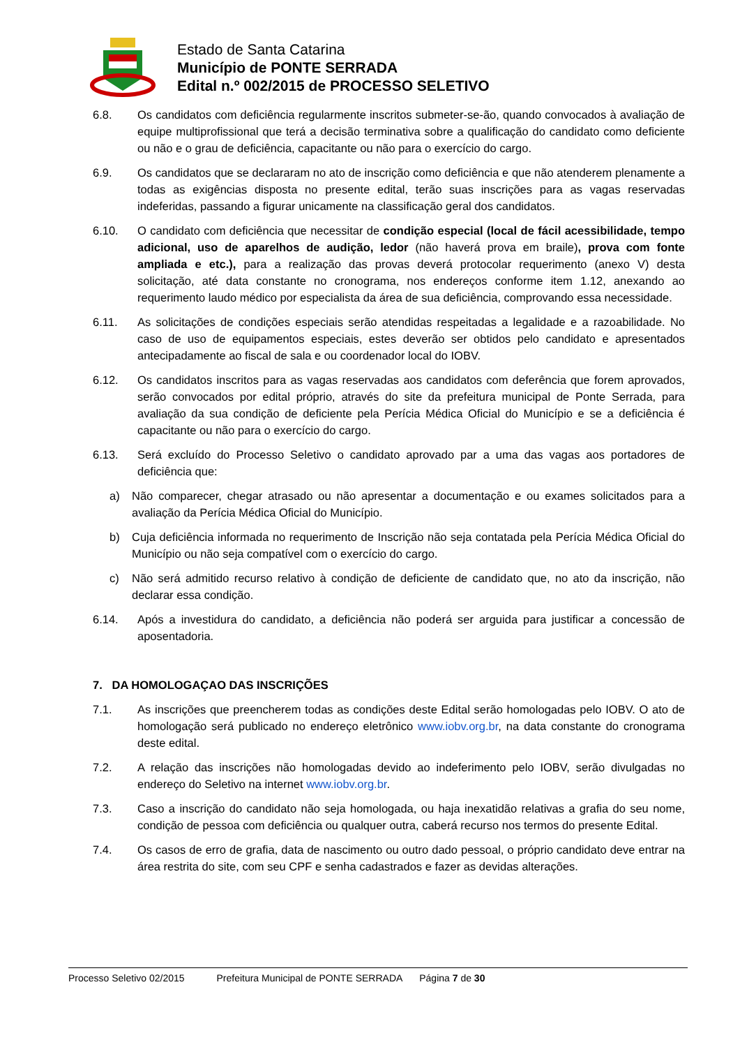Estado de Santa Catarina
Município de PONTE SERRADA
Edital n.º 002/2015 de PROCESSO SELETIVO
6.8. Os candidatos com deficiência regularmente inscritos submeter-se-ão, quando convocados à avaliação de equipe multiprofissional que terá a decisão terminativa sobre a qualificação do candidato como deficiente ou não e o grau de deficiência, capacitante ou não para o exercício do cargo.
6.9. Os candidatos que se declararam no ato de inscrição como deficiência e que não atenderem plenamente a todas as exigências disposta no presente edital, terão suas inscrições para as vagas reservadas indeferidas, passando a figurar unicamente na classificação geral dos candidatos.
6.10. O candidato com deficiência que necessitar de condição especial (local de fácil acessibilidade, tempo adicional, uso de aparelhos de audição, ledor (não haverá prova em braile), prova com fonte ampliada e etc.), para a realização das provas deverá protocolar requerimento (anexo V) desta solicitação, até data constante no cronograma, nos endereços conforme item 1.12, anexando ao requerimento laudo médico por especialista da área de sua deficiência, comprovando essa necessidade.
6.11. As solicitações de condições especiais serão atendidas respeitadas a legalidade e a razoabilidade. No caso de uso de equipamentos especiais, estes deverão ser obtidos pelo candidato e apresentados antecipadamente ao fiscal de sala e ou coordenador local do IOBV.
6.12. Os candidatos inscritos para as vagas reservadas aos candidatos com deferência que forem aprovados, serão convocados por edital próprio, através do site da prefeitura municipal de Ponte Serrada, para avaliação da sua condição de deficiente pela Perícia Médica Oficial do Município e se a deficiência é capacitante ou não para o exercício do cargo.
6.13. Será excluído do Processo Seletivo o candidato aprovado par a uma das vagas aos portadores de deficiência que:
a) Não comparecer, chegar atrasado ou não apresentar a documentação e ou exames solicitados para a avaliação da Perícia Médica Oficial do Município.
b) Cuja deficiência informada no requerimento de Inscrição não seja contatada pela Perícia Médica Oficial do Município ou não seja compatível com o exercício do cargo.
c) Não será admitido recurso relativo à condição de deficiente de candidato que, no ato da inscrição, não declarar essa condição.
6.14. Após a investidura do candidato, a deficiência não poderá ser arguida para justificar a concessão de aposentadoria.
7. DA HOMOLOGAÇAO DAS INSCRIÇÕES
7.1. As inscrições que preencherem todas as condições deste Edital serão homologadas pelo IOBV. O ato de homologação será publicado no endereço eletrônico www.iobv.org.br, na data constante do cronograma deste edital.
7.2. A relação das inscrições não homologadas devido ao indeferimento pelo IOBV, serão divulgadas no endereço do Seletivo na internet www.iobv.org.br.
7.3. Caso a inscrição do candidato não seja homologada, ou haja inexatidão relativas a grafia do seu nome, condição de pessoa com deficiência ou qualquer outra, caberá recurso nos termos do presente Edital.
7.4. Os casos de erro de grafia, data de nascimento ou outro dado pessoal, o próprio candidato deve entrar na área restrita do site, com seu CPF e senha cadastrados e fazer as devidas alterações.
Processo Seletivo 02/2015 Prefeitura Municipal de PONTE SERRADA Página 7 de 30